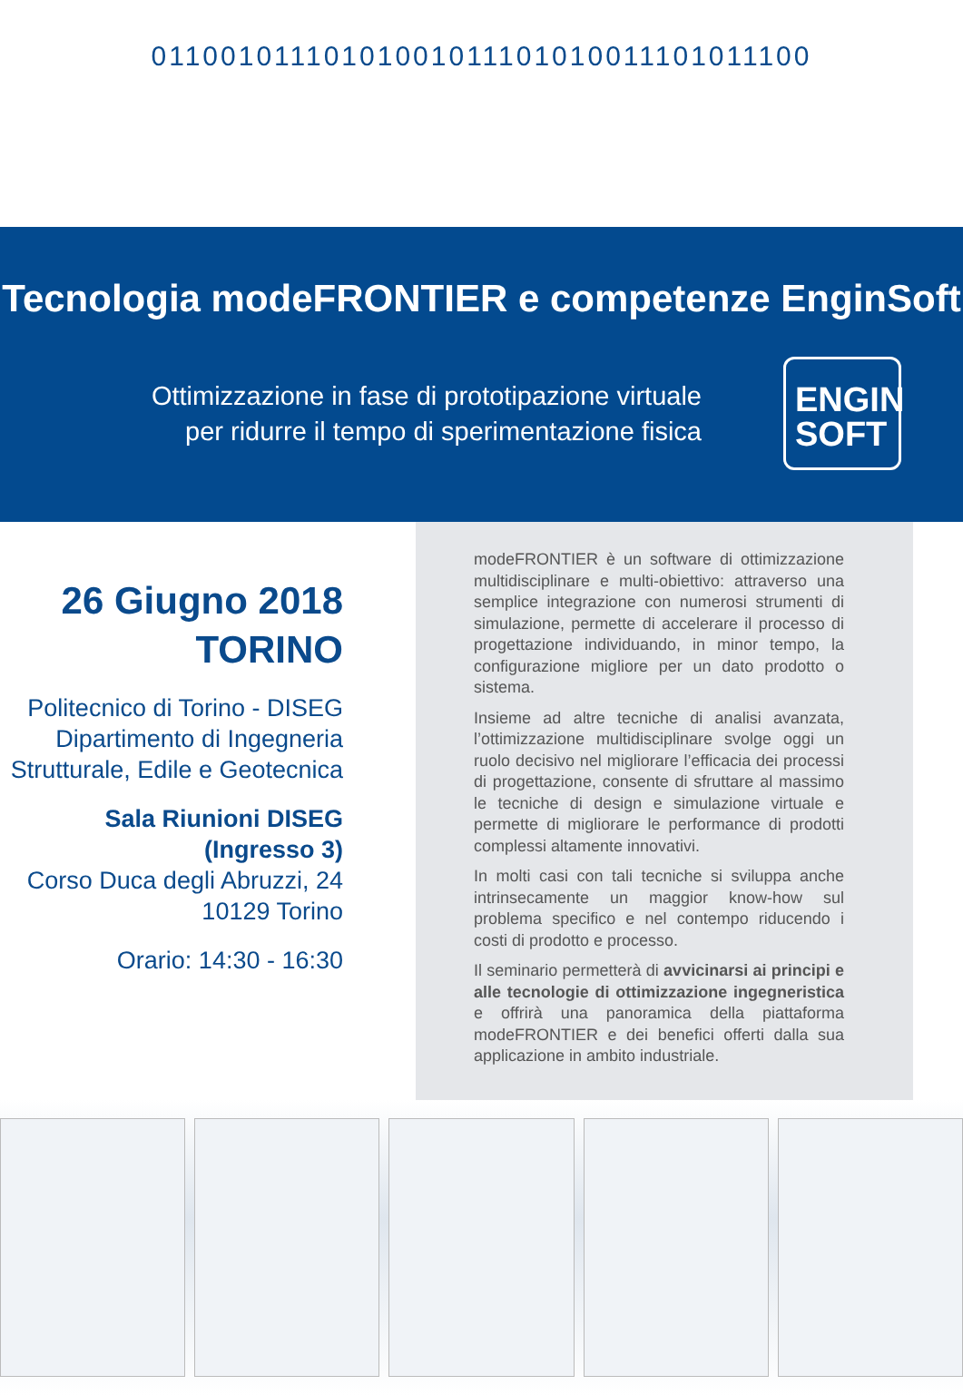01100101110101001011101010011101011100
Tecnologia modeFRONTIER e competenze EnginSoft
Ottimizzazione in fase di prototipazione virtuale
per ridurre il tempo di sperimentazione fisica
ENGIN
SOFT
26 Giugno 2018
TORINO
Politecnico di Torino - DISEG
Dipartimento di Ingegneria
Strutturale, Edile e Geotecnica
Sala Riunioni DISEG
(Ingresso 3)
Corso Duca degli Abruzzi, 24
10129 Torino
Orario: 14:30 - 16:30
modeFRONTIER è un software di ottimizzazione multidisciplinare e multi-obiettivo: attraverso una semplice integrazione con numerosi strumenti di simulazione, permette di accelerare il processo di progettazione individuando, in minor tempo, la configurazione migliore per un dato prodotto o sistema.
Insieme ad altre tecniche di analisi avanzata, l’ottimizzazione multidisciplinare svolge oggi un ruolo decisivo nel migliorare l’efficacia dei processi di progettazione, consente di sfruttare al massimo le tecniche di design e simulazione virtuale e permette di migliorare le performance di prodotti complessi altamente innovativi.
In molti casi con tali tecniche si sviluppa anche intrinsecamente un maggior know-how sul problema specifico e nel contempo riducendo i costi di prodotto e processo.
Il seminario permetterà di avvicinarsi ai principi e alle tecnologie di ottimizzazione ingegneristica e offrirà una panoramica della piattaforma modeFRONTIER e dei benefici offerti dalla sua applicazione in ambito industriale.